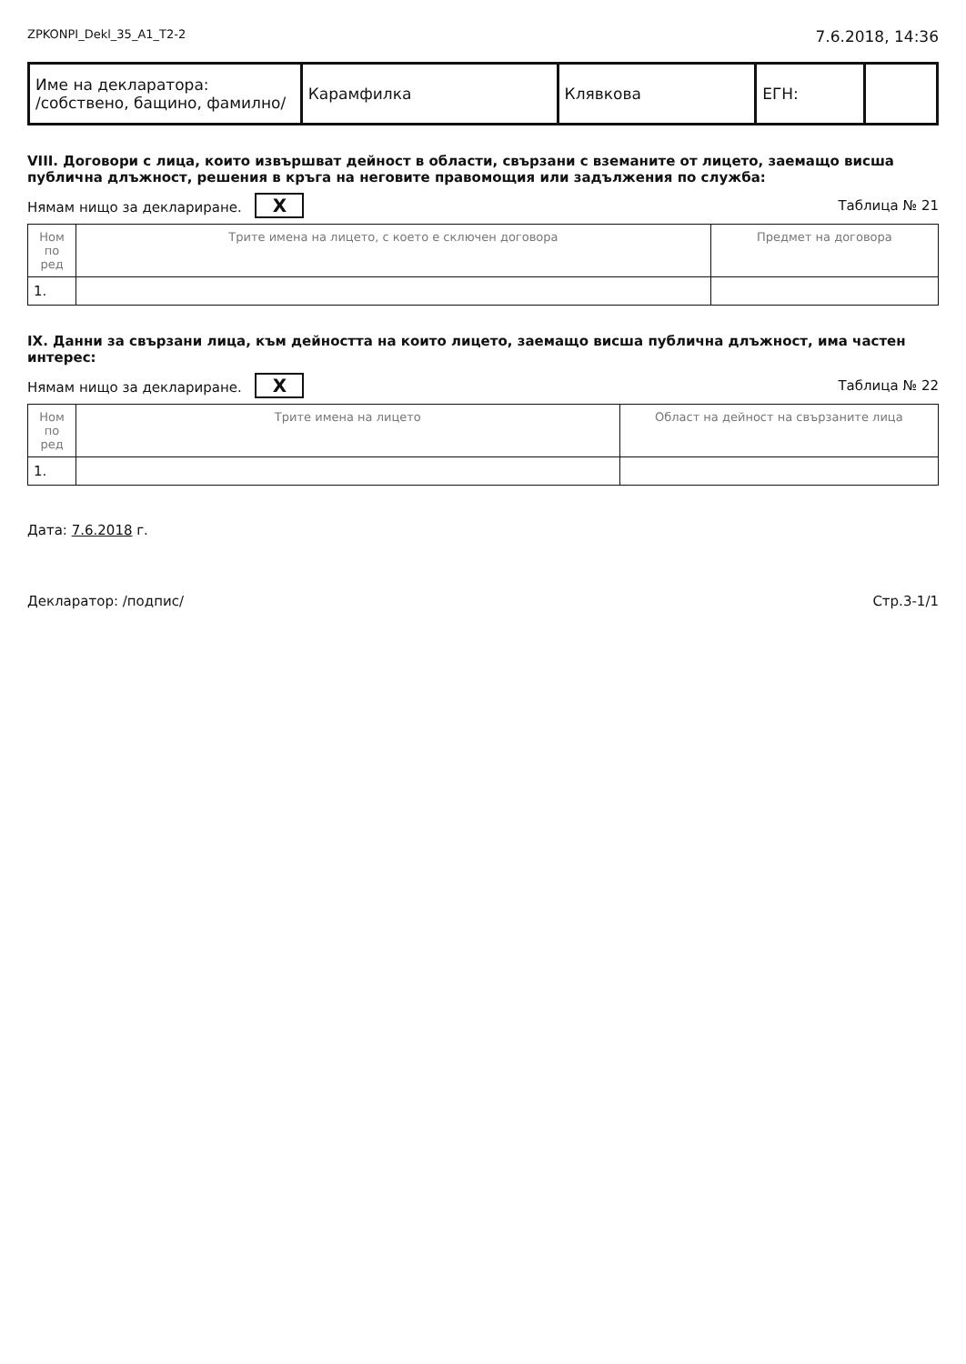ZPKONPI_Dekl_35_A1_T2-2 7.6.2018, 14:36
| Име на декларатора: /собствено, бащино, фамилно/ | Карамфилка | Клявкова | ЕГН: | |
VIII. Договори с лица, които извършват дейност в области, свързани с вземаните от лицето, заемащо висша публична длъжност, решения в кръга на неговите правомощия или задължения по служба:
Нямам нищо за деклариране. X Таблица № 21
| Ном по ред | Трите имена на лицето, с което е сключен договора | Предмет на договора |
| --- | --- | --- |
| 1. | | |
IX. Данни за свързани лица, към дейността на които лицето, заемащо висша публична длъжност, има частен интерес:
Нямам нищо за деклариране. X Таблица № 22
| Ном по ред | Трите имена на лицето | Област на дейност на свързаните лица |
| --- | --- | --- |
| 1. | | |
Дата: 7.6.2018 г.
Декларатор: /подпис/ Стр.3-1/1